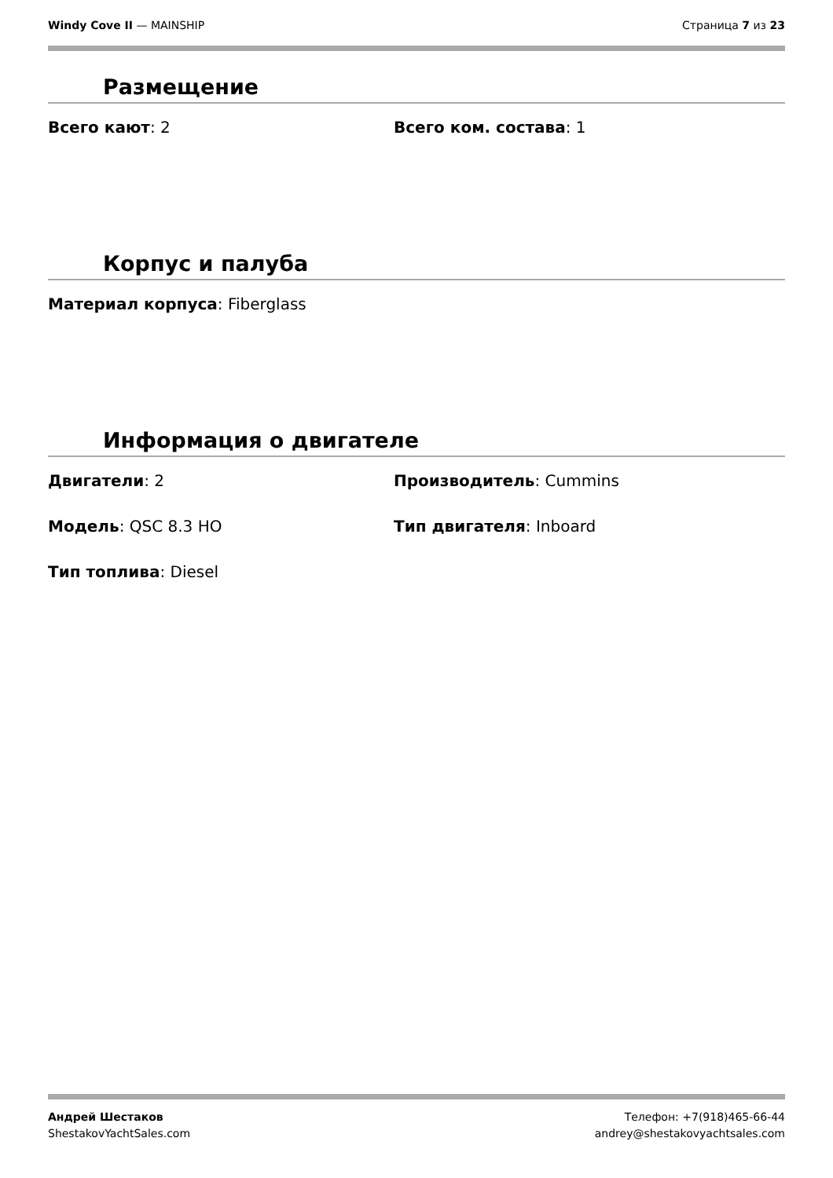Windy Cove II — MAINSHIP Страница 7 из 23
Размещение
Всего кают: 2 Всего ком. состава: 1
Корпус и палуба
Материал корпуса: Fiberglass
Информация о двигателе
Двигатели: 2 Производитель: Cummins
Модель: QSC 8.3 HO Тип двигателя: Inboard
Тип топлива: Diesel
Андрей Шестаков
ShestakovYachtSales.com
Телефон: +7(918)465-66-44
andrey@shestakovyachtsales.com